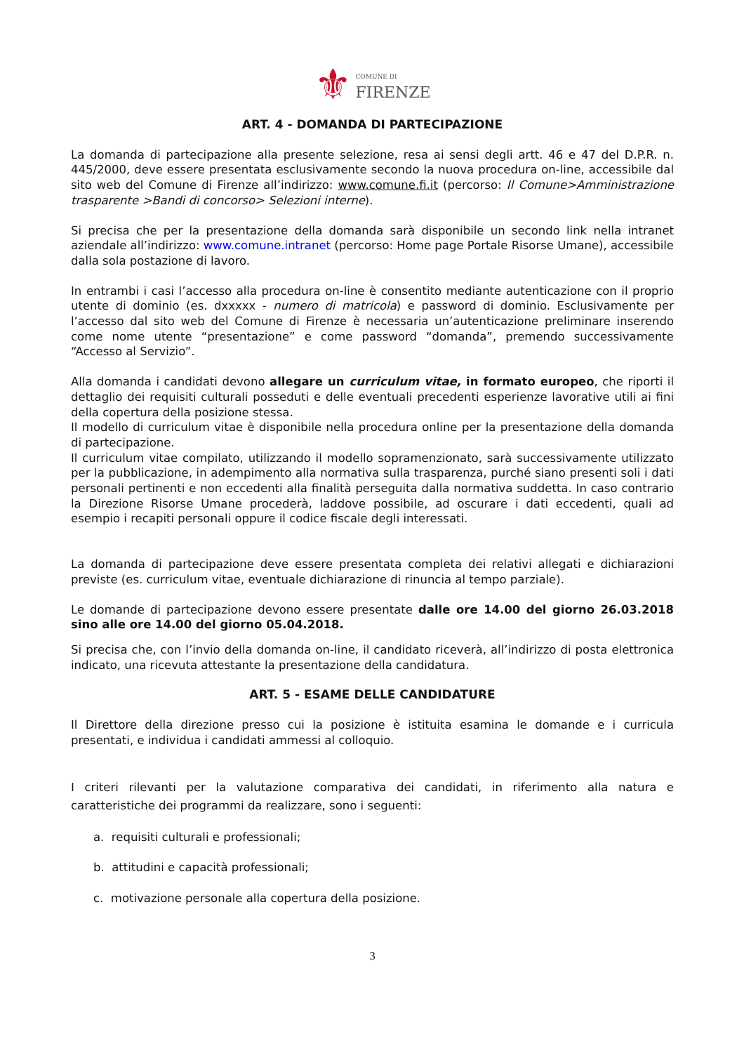⚜ COMUNE DI
FIRENZE
ART. 4 - DOMANDA DI PARTECIPAZIONE
La domanda di partecipazione alla presente selezione, resa ai sensi degli artt. 46 e 47 del D.P.R. n. 445/2000, deve essere presentata esclusivamente secondo la nuova procedura on-line, accessibile dal sito web del Comune di Firenze all’indirizzo: www.comune.fi.it (percorso: Il Comune>Amministrazione trasparente >Bandi di concorso> Selezioni interne).
Si precisa che per la presentazione della domanda sarà disponibile un secondo link nella intranet aziendale all’indirizzo: www.comune.intranet (percorso: Home page Portale Risorse Umane), accessibile dalla sola postazione di lavoro.
In entrambi i casi l’accesso alla procedura on-line è consentito mediante autenticazione con il proprio utente di dominio (es. dxxxxx - numero di matricola) e password di dominio. Esclusivamente per l’accesso dal sito web del Comune di Firenze è necessaria un’autenticazione preliminare inserendo come nome utente “presentazione” e come password “domanda”, premendo successivamente “Accesso al Servizio”.
Alla domanda i candidati devono allegare un curriculum vitae, in formato europeo, che riporti il dettaglio dei requisiti culturali posseduti e delle eventuali precedenti esperienze lavorative utili ai fini della copertura della posizione stessa.
Il modello di curriculum vitae è disponibile nella procedura online per la presentazione della domanda di partecipazione.
Il curriculum vitae compilato, utilizzando il modello sopramenzionato, sarà successivamente utilizzato per la pubblicazione, in adempimento alla normativa sulla trasparenza, purché siano presenti soli i dati personali pertinenti e non eccedenti alla finalità perseguita dalla normativa suddetta. In caso contrario la Direzione Risorse Umane procederà, laddove possibile, ad oscurare i dati eccedenti, quali ad esempio i recapiti personali oppure il codice fiscale degli interessati.
La domanda di partecipazione deve essere presentata completa dei relativi allegati e dichiarazioni previste (es. curriculum vitae, eventuale dichiarazione di rinuncia al tempo parziale).
Le domande di partecipazione devono essere presentate dalle ore 14.00 del giorno 26.03.2018 sino alle ore 14.00 del giorno 05.04.2018.
Si precisa che, con l’invio della domanda on-line, il candidato riceverà, all’indirizzo di posta elettronica indicato, una ricevuta attestante la presentazione della candidatura.
ART. 5 - ESAME DELLE CANDIDATURE
Il Direttore della direzione presso cui la posizione è istituita esamina le domande e i curricula presentati, e individua i candidati ammessi al colloquio.
I criteri rilevanti per la valutazione comparativa dei candidati, in riferimento alla natura e caratteristiche dei programmi da realizzare, sono i seguenti:
a. requisiti culturali e professionali;
b. attitudini e capacità professionali;
c. motivazione personale alla copertura della posizione.
3